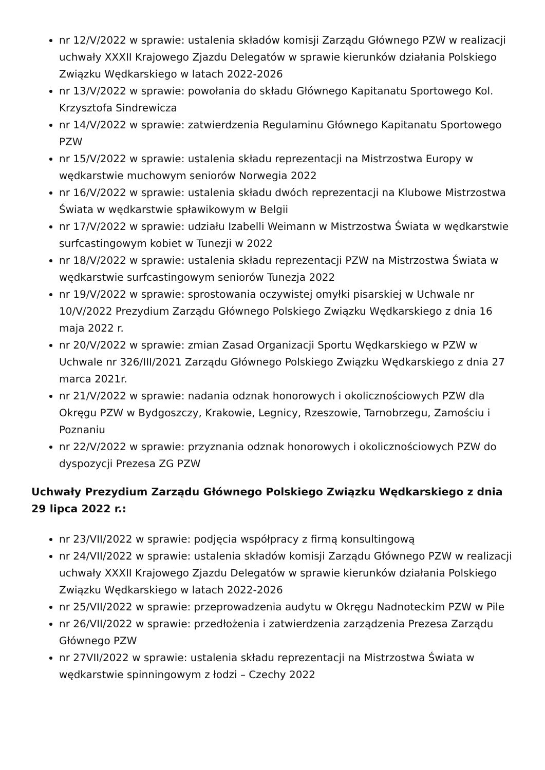nr 12/V/2022 w sprawie: ustalenia składów komisji Zarządu Głównego PZW w realizacji uchwały XXXII Krajowego Zjazdu Delegatów w sprawie kierunków działania Polskiego Związku Wędkarskiego w latach 2022-2026
nr 13/V/2022 w sprawie: powołania do składu Głównego Kapitanatu Sportowego Kol. Krzysztofa Sindrewicza
nr 14/V/2022 w sprawie: zatwierdzenia Regulaminu Głównego Kapitanatu Sportowego PZW
nr 15/V/2022 w sprawie: ustalenia składu reprezentacji na Mistrzostwa Europy w wędkarstwie muchowym seniorów Norwegia 2022
nr 16/V/2022 w sprawie: ustalenia składu dwóch reprezentacji na Klubowe Mistrzostwa Świata w wędkarstwie spławikowym w Belgii
nr 17/V/2022 w sprawie: udziału Izabelli Weimann w Mistrzostwa Świata w wędkarstwie surfcastingowym kobiet w Tunezji w 2022
nr 18/V/2022 w sprawie: ustalenia składu reprezentacji PZW na Mistrzostwa Świata w wędkarstwie surfcastingowym seniorów Tunezja 2022
nr 19/V/2022 w sprawie: sprostowania oczywistej omyłki pisarskiej w Uchwale nr 10/V/2022 Prezydium Zarządu Głównego Polskiego Związku Wędkarskiego z dnia 16 maja 2022 r.
nr 20/V/2022 w sprawie: zmian Zasad Organizacji Sportu Wędkarskiego w PZW w Uchwale nr 326/III/2021 Zarządu Głównego Polskiego Związku Wędkarskiego z dnia 27 marca 2021r.
nr 21/V/2022 w sprawie: nadania odznak honorowych i okolicznościowych PZW dla Okręgu PZW w Bydgoszczy, Krakowie, Legnicy, Rzeszowie, Tarnobrzegu, Zamościu i Poznaniu
nr 22/V/2022 w sprawie: przyznania odznak honorowych i okolicznościowych PZW do dyspozycji Prezesa ZG PZW
Uchwały Prezydium Zarządu Głównego Polskiego Związku Wędkarskiego z dnia 29 lipca 2022 r.:
nr 23/VII/2022 w sprawie: podjęcia współpracy z firmą konsultingową
nr 24/VII/2022 w sprawie: ustalenia składów komisji Zarządu Głównego PZW w realizacji uchwały XXXII Krajowego Zjazdu Delegatów w sprawie kierunków działania Polskiego Związku Wędkarskiego w latach 2022-2026
nr 25/VII/2022 w sprawie: przeprowadzenia audytu w Okręgu Nadnoteckim PZW w Pile
nr 26/VII/2022 w sprawie: przedłożenia i zatwierdzenia zarządzenia Prezesa Zarządu Głównego PZW
nr 27VII/2022 w sprawie: ustalenia składu reprezentacji na Mistrzostwa Świata w wędkarstwie spinningowym z łodzi – Czechy 2022